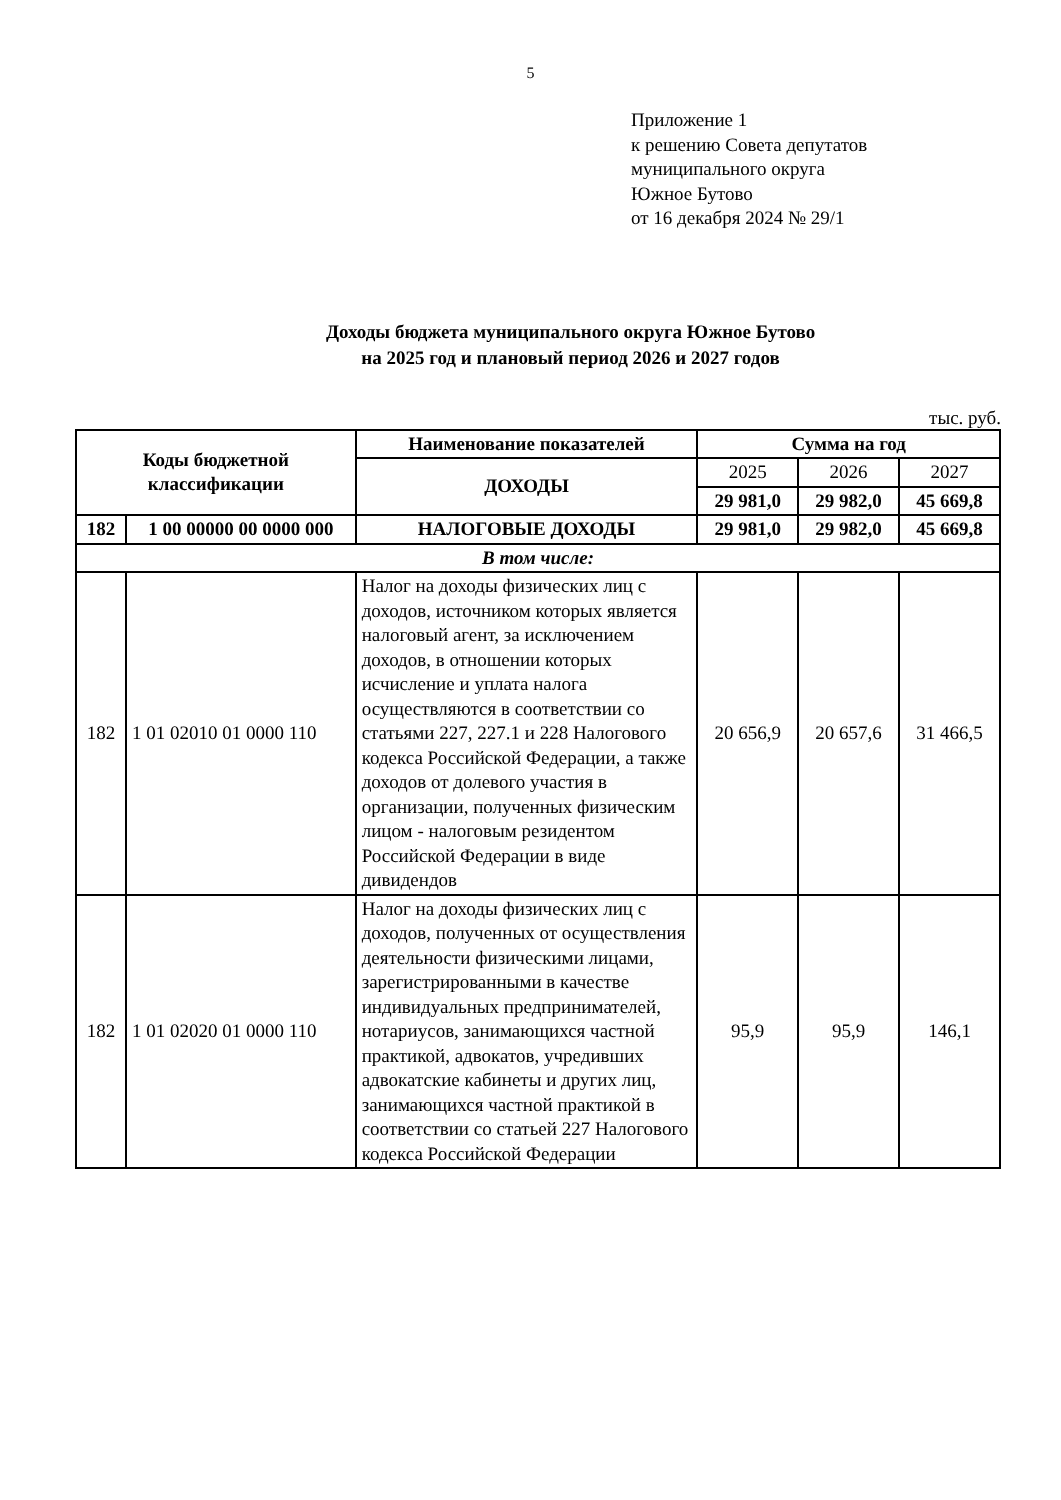5
Приложение 1
к решению Совета депутатов
муниципального округа
Южное Бутово
от 16 декабря 2024 № 29/1
Доходы бюджета муниципального округа Южное Бутово
на 2025 год и плановый период 2026 и 2027 годов
тыс. руб.
| Коды бюджетной классификации | | Наименование показателей | Сумма на год | | |
| --- | --- | --- | --- | --- | --- |
| | | ДОХОДЫ | 2025 | 2026 | 2027 |
| | | | 29 981,0 | 29 982,0 | 45 669,8 |
| 182 | 1 00 00000 00 0000 000 | НАЛОГОВЫЕ ДОХОДЫ | 29 981,0 | 29 982,0 | 45 669,8 |
| В том числе: | | | | | |
| 182 | 1 01 02010 01 0000 110 | Налог на доходы физических лиц с доходов, источником которых является налоговый агент, за исключением доходов, в отношении которых исчисление и уплата налога осуществляются в соответствии со статьями 227, 227.1 и 228 Налогового кодекса Российской Федерации, а также доходов от долевого участия в организации, полученных физическим лицом - налоговым резидентом Российской Федерации в виде дивидендов | 20 656,9 | 20 657,6 | 31 466,5 |
| 182 | 1 01 02020 01 0000 110 | Налог на доходы физических лиц с доходов, полученных от осуществления деятельности физическими лицами, зарегистрированными в качестве индивидуальных предпринимателей, нотариусов, занимающихся частной практикой, адвокатов, учредивших адвокатские кабинеты и других лиц, занимающихся частной практикой в соответствии со статьей 227 Налогового кодекса Российской Федерации | 95,9 | 95,9 | 146,1 |